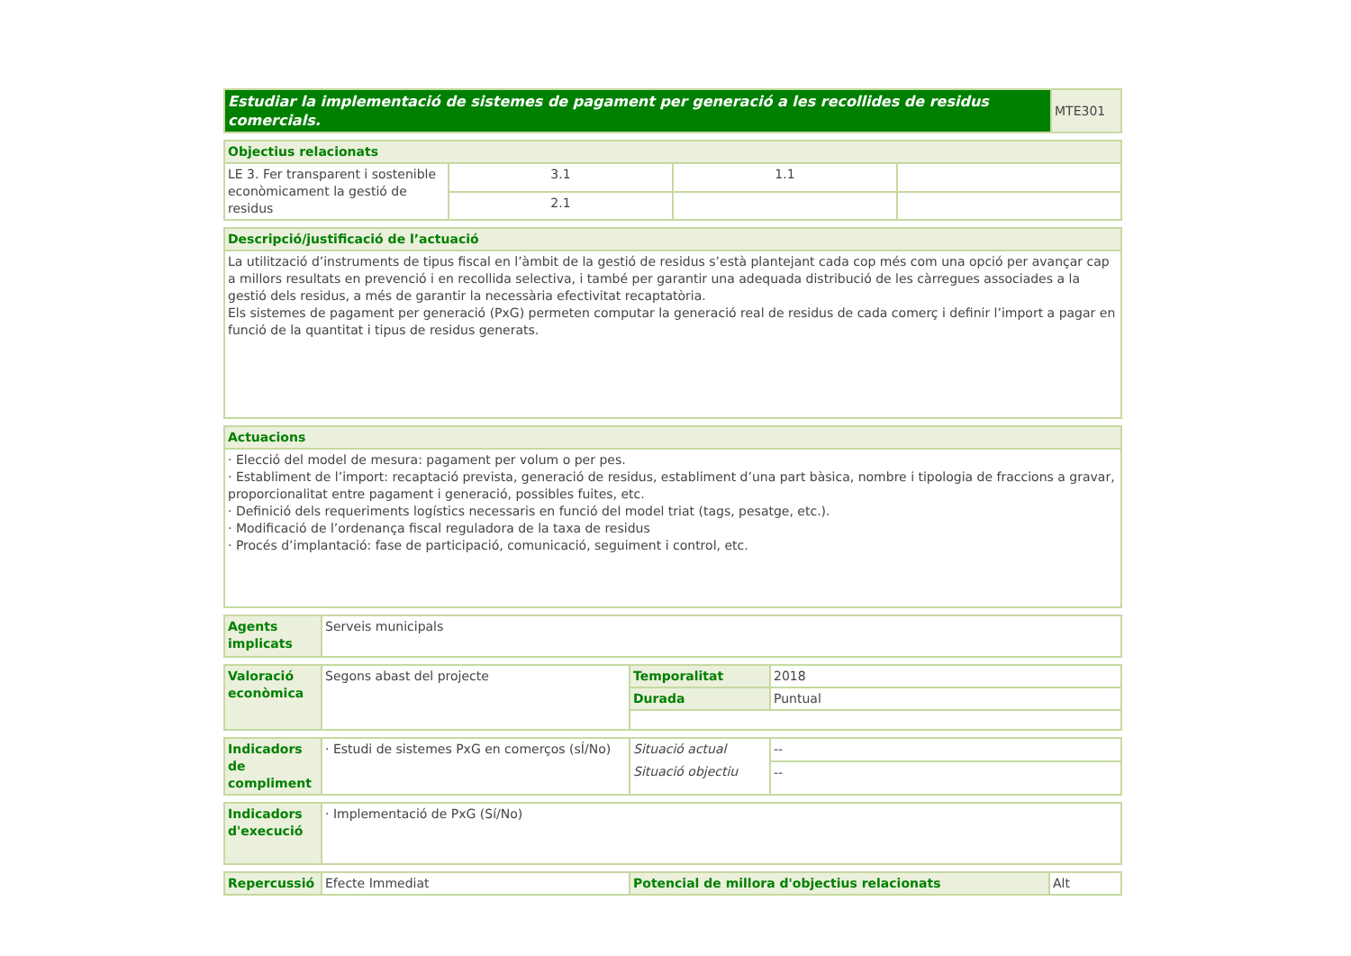| Estudiar la implementació de sistemes de pagament per generació a les recollides de residus comercials. | MTE301 |
| Objectius relacionats | | | |
| --- | --- | --- | --- |
| LE 3. Fer transparent i sostenible econòmicament la gestió de residus | 3.1 | 1.1 | |
| | 2.1 | | |
| Descripció/justificació de l’actuació |
| --- |
| La utilització d’instruments de tipus fiscal en l’àmbit de la gestió de residus s’està plantejant cada cop més com una opció per avançar cap a millors resultats en prevenció i en recollida selectiva, i també per garantir una adequada distribució de les càrregues associades a la gestió dels residus, a més de garantir la necessària efectivitat recaptatòria. Els sistemes de pagament per generació (PxG) permeten computar la generació real de residus de cada comerç i definir l’import a pagar en funció de la quantitat i tipus de residus generats. |
| Actuacions |
| --- |
| · Elecció del model de mesura: pagament per volum o per pes. · Establiment de l’import: recaptació prevista, generació de residus, establiment d’una part bàsica, nombre i tipologia de fraccions a gravar, proporcionalitat entre pagament i generació, possibles fuites, etc. · Definició dels requeriments logístics necessaris en funció del model triat (tags, pesatge, etc.). · Modificació de l’ordenança fiscal reguladora de la taxa de residus · Procés d’implantació: fase de participació, comunicació, seguiment i control, etc. |
| Agents implicats | Serveis municipals |
| Valoració econòmica | Segons abast del projecte | Temporalitat | 2018 |
| | | Durada | Puntual |
| Indicadors de compliment | · Estudi de sistemes PxG en comerços (sÍ/No) | Situació actual | -- |
| | | Situació objectiu | -- |
| Indicadors d'execució | · Implementació de PxG (Sí/No) |
| Repercussió | Efecte Immediat | Potencial de millora d'objectius relacionats | Alt |